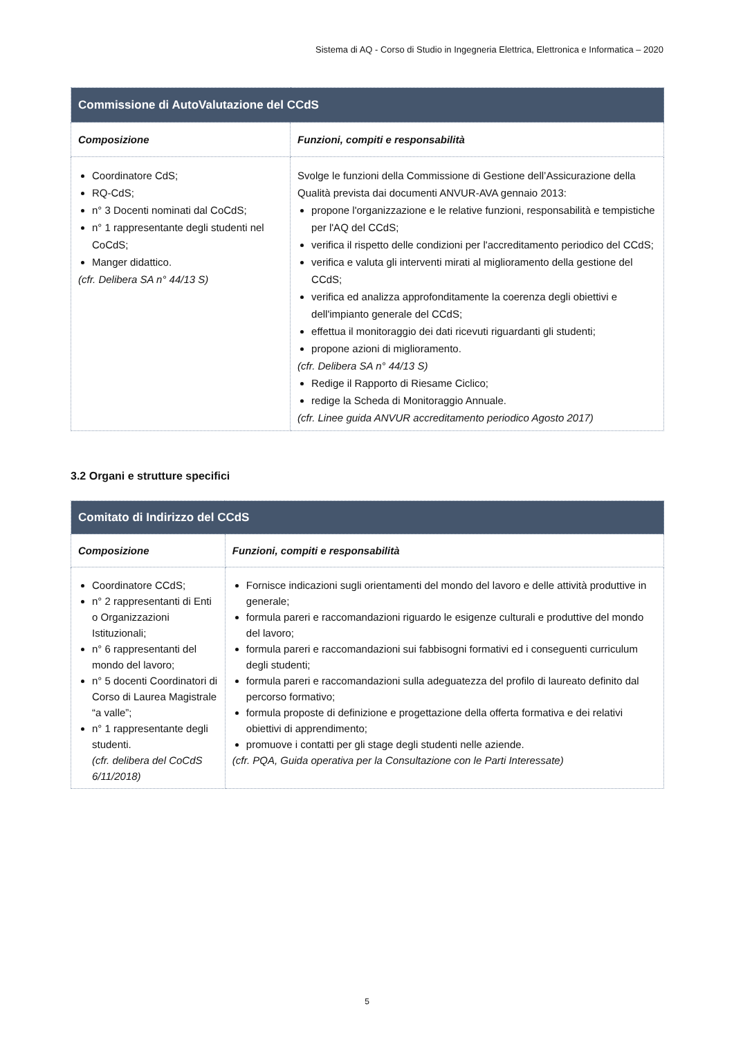Sistema di AQ - Corso di Studio in Ingegneria Elettrica, Elettronica e Informatica – 2020
| Commissione di AutoValutazione del CCdS | |
| --- | --- |
| Composizione | Funzioni, compiti e responsabilità |
| Coordinatore CdS; RQ-CdS; n° 3 Docenti nominati dal CoCdS; n° 1 rappresentante degli studenti nel CoCdS; Manger didattico. (cfr. Delibera SA n° 44/13 S) | Svolge le funzioni della Commissione di Gestione dell’Assicurazione della Qualità prevista dai documenti ANVUR-AVA gennaio 2013: propone l'organizzazione e le relative funzioni, responsabilità e tempistiche per l'AQ del CCdS; verifica il rispetto delle condizioni per l'accreditamento periodico del CCdS; verifica e valuta gli interventi mirati al miglioramento della gestione del CCdS; verifica ed analizza approfonditamente la coerenza degli obiettivi e dell'impianto generale del CCdS; effettua il monitoraggio dei dati ricevuti riguardanti gli studenti; propone azioni di miglioramento. (cfr. Delibera SA n° 44/13 S) Redige il Rapporto di Riesame Ciclico; redige la Scheda di Monitoraggio Annuale. (cfr. Linee guida ANVUR accreditamento periodico Agosto 2017) |
3.2 Organi e strutture specifici
| Comitato di Indirizzo del CCdS | |
| --- | --- |
| Composizione | Funzioni, compiti e responsabilità |
| Coordinatore CCdS; n° 2 rappresentanti di Enti o Organizzazioni Istituzionali; n° 6 rappresentanti del mondo del lavoro; n° 5 docenti Coordinatori di Corso di Laurea Magistrale “a valle”; n° 1 rappresentante degli studenti. (cfr. delibera del CoCdS 6/11/2018) | Fornisce indicazioni sugli orientamenti del mondo del lavoro e delle attività produttive in generale; formula pareri e raccomandazioni riguardo le esigenze culturali e produttive del mondo del lavoro; formula pareri e raccomandazioni sui fabbisogni formativi ed i conseguenti curriculum degli studenti; formula pareri e raccomandazioni sulla adeguatezza del profilo di laureato definito dal percorso formativo; formula proposte di definizione e progettazione della offerta formativa e dei relativi obiettivi di apprendimento; promuove i contatti per gli stage degli studenti nelle aziende. (cfr. PQA, Guida operativa per la Consultazione con le Parti Interessate) |
5